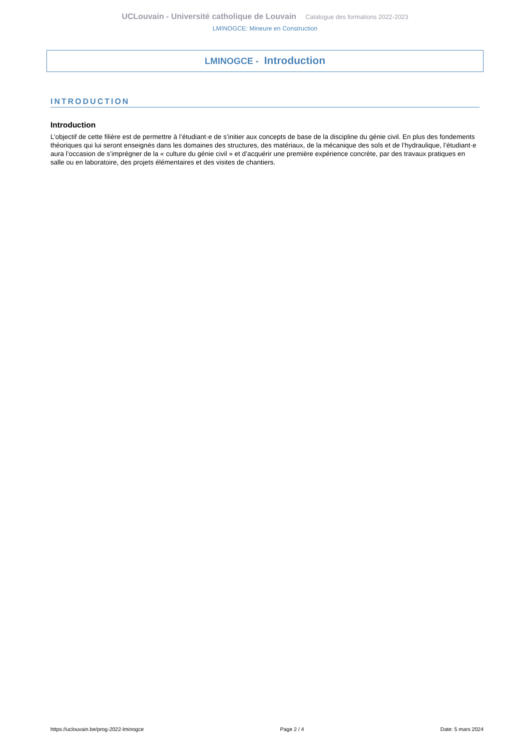UCLouvain - Université catholique de Louvain Catalogue des formations 2022-2023
LMINOGCE: Mineure en Construction
LMINOGCE - Introduction
INTRODUCTION
Introduction
L’objectif de cette filière est de permettre à l’étudiant·e de s’initier aux concepts de base de la discipline du génie civil. En plus des fondements théoriques qui lui seront enseignés dans les domaines des structures, des matériaux, de la mécanique des sols et de l’hydraulique, l’étudiant·e aura l’occasion de s’imprégner de la « culture du génie civil » et d’acquérir une première expérience concrète, par des travaux pratiques en salle ou en laboratoire, des projets élémentaires et des visites de chantiers.
https://uclouvain.be/prog-2022-lminogce Page 2 / 4 Date: 5 mars 2024